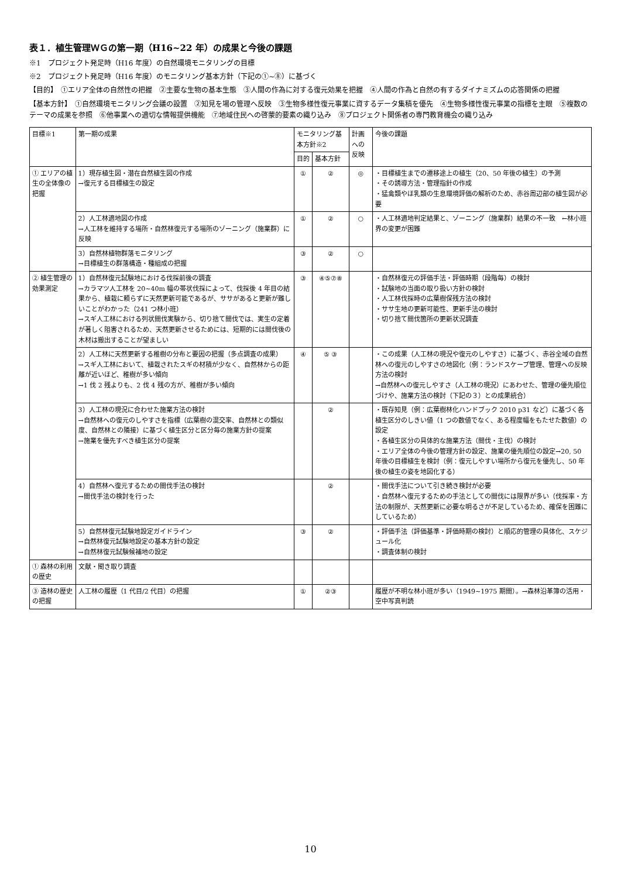表１．植生管理ＷＧの第一期（H16~22 年）の成果と今後の課題
※1　プロジェクト発足時（H16 年度）の自然環境モニタリングの目標
※2　プロジェクト発足時（H16 年度）のモニタリング基本方針（下記の①~⑧）に基づく
【目的】　①エリア全体の自然性の把握　②主要な生物の基本生態　③人間の作為に対する復元効果を把握　④人間の作為と自然の有するダイナミズムの応答関係の把握
【基本方針】　①自然環境モニタリング会議の設置　②知見を場の管理へ反映　③生物多様性復元事業に資するデータ集積を優先　④生物多様性復元事業の指標を主眼　⑤複数のテーマの成果を参照　⑥他事業への適切な情報提供機能　⑦地域住民への啓蒙的要素の織り込み　⑧プロジェクト関係者の専門教育機会の織り込み
| 目標※1 | 第一期の成果 | モニタリング基本方針※2 | | 計画への反映 | 今後の課題 |
| --- | --- | --- | --- | --- | --- |
| | | 目的 | 基本方針 | | |
| ① エリアの植生の全体像の把握 | 1）現存植生図・潜在自然植生図の作成 →復元する目標植生の設定 | ① | ② | ◎ | ・目標植生までの遷移途上の植生（20、50 年後の植生）の予測 ・その誘導方法・管理指針の作成 ・猛禽類やほ乳類の生息環境評価の解析のため、赤谷周辺部の植生図が必要 |
| | 2）人工林適地図の作成 →人工林を維持する場所・自然林復元する場所のゾーニング（施業群）に反映 | ① | ② | ○ | ・人工林適地判定結果と、ゾーニング（施業群）結果の不一致 ←林小班界の変更が困難 |
| | 3）自然林植物群落モニタリング →目標植生の群落構造・種組成の把握 | ③ | ② | ○ | |
| ② 植生管理の効果測定 | 1）自然林復元試験地における伐採前後の調査 →カラマツ人工林を 20~40m 幅の帯状伐採によって、伐採後 4 年目の結果から、植栽に頼らずに天然更新可能であるが、ササがあると更新が難しいことがわかった（241 つ林小班） →スギ人工林における列状間伐実験から、切り捨て間伐では、実生の定着が著しく阻害されるため、天然更新させるためには、短期的には間伐後の木材は搬出することが望ましい | ③ | ④⑤⑦⑧ | | ・自然林復元の評価手法・評価時期（段階毎）の検討 ・試験地の当面の取り扱い方針の検討 ・人工林伐採時の広葉樹保残方法の検討 ・ササ生地の更新可能性、更新手法の検討 ・切り捨て間伐箇所の更新状況調査 |
| | 2）人工林に天然更新する稚樹の分布と要因の把握（多点調査の成果） →スギ人工林において、植栽されたスギの材積が少なく、自然林からの距離が近いほど、稚樹が多い傾向 →1 伐 2 残よりも、2 伐 4 残の方が、稚樹が多い傾向 | ④ | ⑤ ③ | | ・この成果（人工林の現況や復元のしやすさ）に基づく、赤谷全域の自然林への復元のしやすさの地図化（例：ランドスケープ管理、管理への反映方法の検討 →自然林への復元しやすさ（人工林の現況）にあわせた、管理の優先順位づけや、施業方法の検討（下記の３）との成果統合） |
| | 3）人工林の現況に合わせた施業方法の検討 →自然林への復元のしやすさを指標（広葉樹の混交率、自然林との類似度、自然林との隣接）に基づく植生区分と区分毎の施業方針の提案 →施業を優先すべき植生区分の提案 | | ② | | ・既存知見（例：広葉樹林化ハンドブック 2010 p31 など）に基づく各植生区分のしきい値（1 つの数値でなく、ある程度幅をもたせた数値）の設定 ・各植生区分の具体的な施業方法（間伐・主伐）の検討 ・エリア全体の今後の管理方針の設定、施業の優先順位の設定→20, 50 年後の目標植生を検討（例：復元しやすい場所から復元を優先し、50 年後の植生の姿を地図化する） |
| | 4）自然林へ復元するための間伐手法の検討 →間伐手法の検討を行った | | ② | | ・間伐手法について引き続き検討が必要 ・自然林へ復元するための手法としての間伐には限界が多い（伐採率・方法の制限が、天然更新に必要な明るさが不足しているため、確保を困難にしているため） |
| | 5）自然林復元試験地設定ガイドライン →自然林復元試験地設定の基本方針の設定 →自然林復元試験候補地の設定 | ③ | ② | | ・評価手法（評価基準・評価時期の検討）と順応的管理の具体化、スケジュール化 ・調査体制の検討 |
| ① 森林の利用の歴史 | 文献・聞き取り調査 | | | | |
| ③ 造林の歴史の把握 | 人工林の履歴（1 代目/2 代目）の把握 | ① | ②③ | | 履歴が不明な林小班が多い（1949~1975 期間）。→森林沿革簿の活用・空中写真判読 |
10